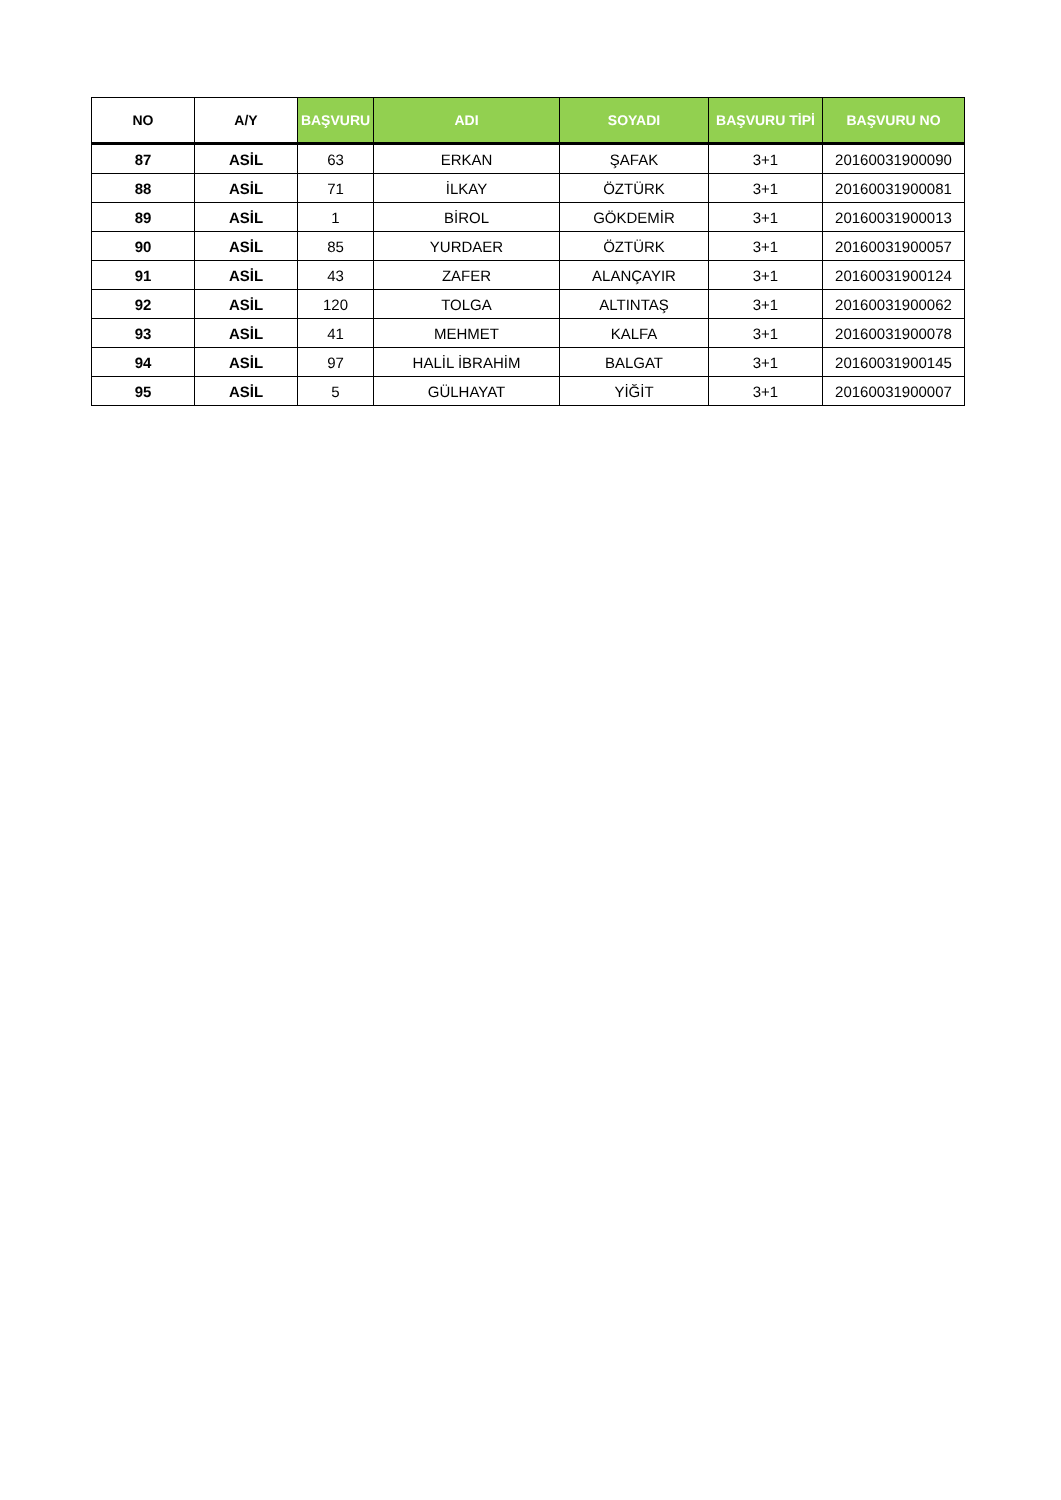| NO | A/Y | BAŞVURU | ADI | SOYADI | BAŞVURU TİPİ | BAŞVURU NO |
| --- | --- | --- | --- | --- | --- | --- |
| 87 | ASİL | 63 | ERKAN | ŞAFAK | 3+1 | 20160031900090 |
| 88 | ASİL | 71 | İLKAY | ÖZTÜRK | 3+1 | 20160031900081 |
| 89 | ASİL | 1 | BİROL | GÖKDEMİR | 3+1 | 20160031900013 |
| 90 | ASİL | 85 | YURDAER | ÖZTÜRK | 3+1 | 20160031900057 |
| 91 | ASİL | 43 | ZAFER | ALANÇAYIR | 3+1 | 20160031900124 |
| 92 | ASİL | 120 | TOLGA | ALTINTAŞ | 3+1 | 20160031900062 |
| 93 | ASİL | 41 | MEHMET | KALFA | 3+1 | 20160031900078 |
| 94 | ASİL | 97 | HALİL İBRAHİM | BALGAT | 3+1 | 20160031900145 |
| 95 | ASİL | 5 | GÜLHAYAT | YİĞİT | 3+1 | 20160031900007 |